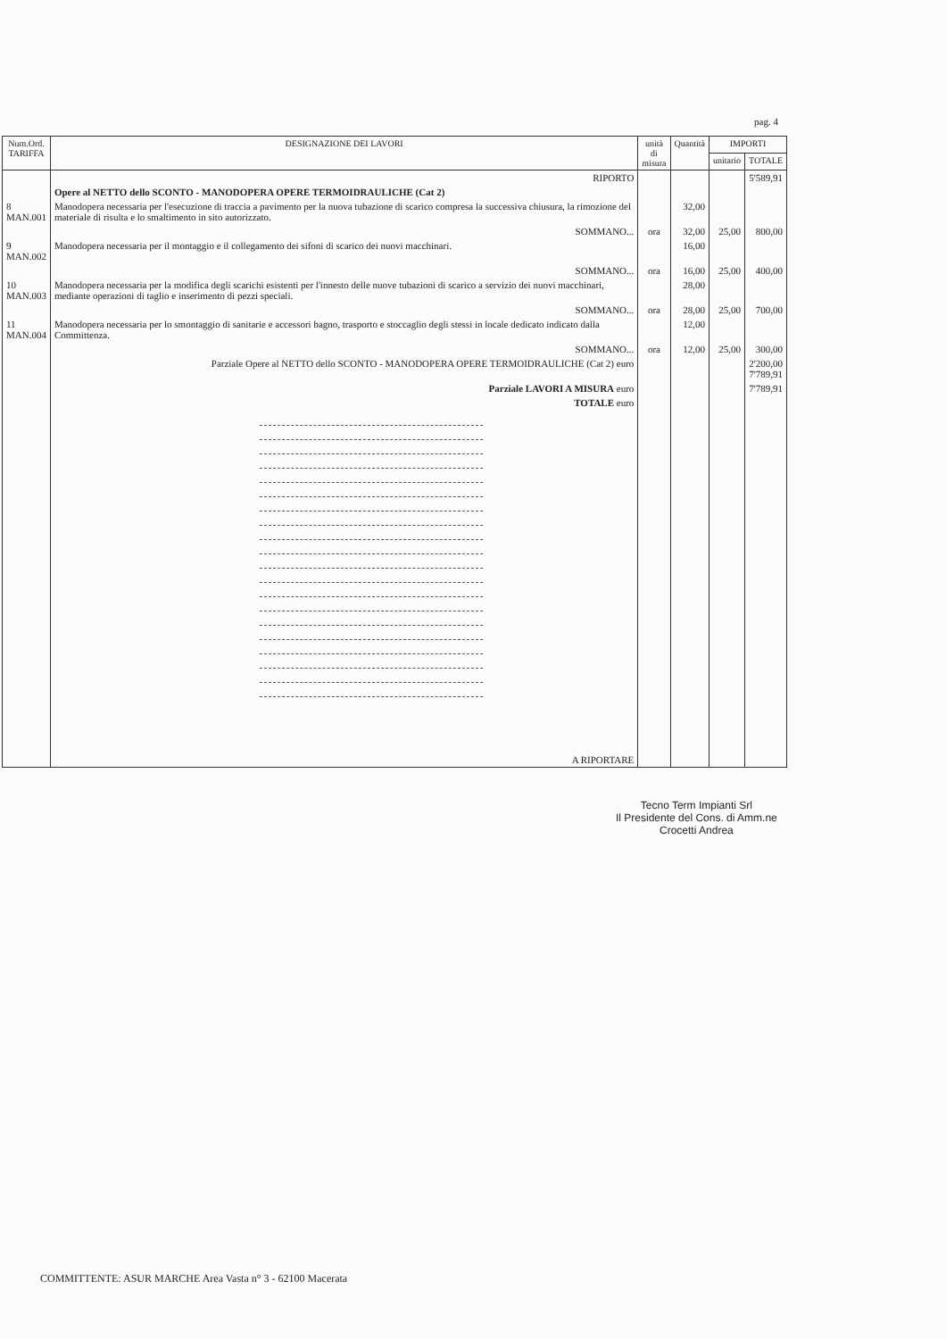pag. 4
| Num.Ord. TARIFFA | DESIGNAZIONE DEI LAVORI | unità di misura | Quantità | IMPORTI | |
| --- | --- | --- | --- | --- | --- |
| | | | | unitario | TOTALE |
| | RIPORTO | | | | 5'589,91 |
| | Opere al NETTO dello SCONTO - MANODOPERA OPERE TERMOIDRAULICHE (Cat 2) | | | | |
| 8 MAN.001 | Manodopera necessaria per l'esecuzione di traccia a pavimento per la nuova tubazione di scarico compresa la successiva chiusura, la rimozione del materiale di risulta e lo smaltimento in sito autorizzato. | | 32,00 | | |
| | SOMMANO... | ora | 32,00 | 25,00 | 800,00 |
| 9 MAN.002 | Manodopera necessaria per il montaggio e il collegamento dei sifoni di scarico dei nuovi macchinari. | | 16,00 | | |
| | SOMMANO... | ora | 16,00 | 25,00 | 400,00 |
| 10 MAN.003 | Manodopera necessaria per la modifica degli scarichi esistenti per l'innesto delle nuove tubazioni di scarico a servizio dei nuovi macchinari, mediante operazioni di taglio e inserimento di pezzi speciali. | | 28,00 | | |
| | SOMMANO... | ora | 28,00 | 25,00 | 700,00 |
| 11 MAN.004 | Manodopera necessaria per lo smontaggio di sanitarie e accessori bagno, trasporto e stoccaglio degli stessi in locale dedicato indicato dalla Committenza. | | 12,00 | | |
| | SOMMANO... | ora | 12,00 | 25,00 | 300,00 |
| | Parziale Opere al NETTO dello SCONTO - MANODOPERA OPERE TERMOIDRAULICHE (Cat 2) euro | | | | 2'200,00 7'789,91 |
| | Parziale LAVORI A MISURA euro | | | | 7'789,91 |
| | TOTALE euro | | | | |
| | A RIPORTARE | | | | |
Tecno Term Impianti Srl
Il Presidente del Cons. di Amm.ne
Crocetti Andrea
COMMITTENTE: ASUR MARCHE Area Vasta n° 3 - 62100 Macerata